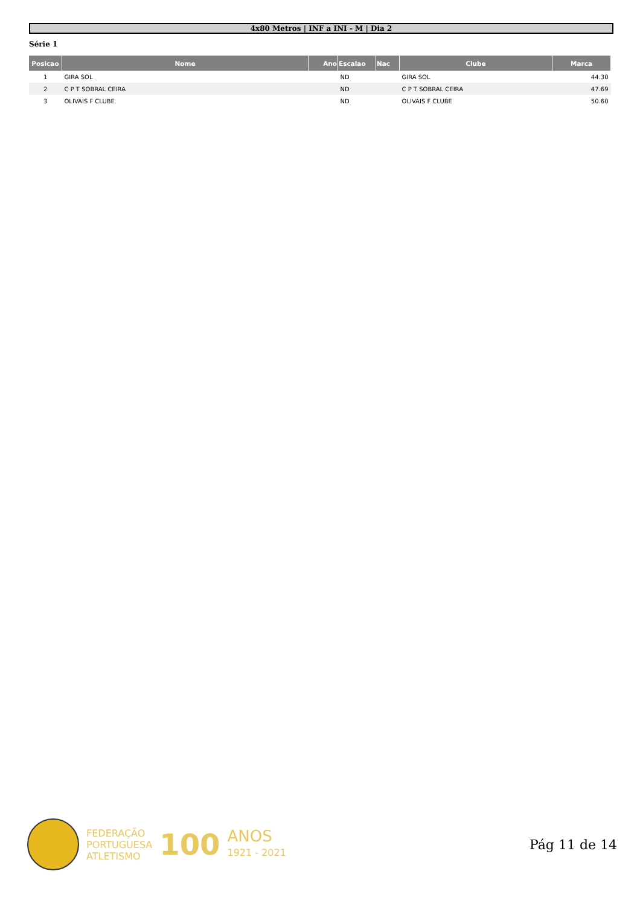4x80 Metros | INF a INI - M | Dia 2
Série 1
| Posicao | Nome | Ano | Escalao | Nac | Clube | Marca |
| --- | --- | --- | --- | --- | --- | --- |
| 1 | GIRA SOL | | ND | | GIRA SOL | 44.30 |
| 2 | C P T SOBRAL CEIRA | | ND | | C P T SOBRAL CEIRA | 47.69 |
| 3 | OLIVAIS F CLUBE | | ND | | OLIVAIS F CLUBE | 50.60 |
FEDERAÇÃO
PORTUGUESA
ATLETISMO
100
ANOS
1921 - 2021
Pág 11 de 14